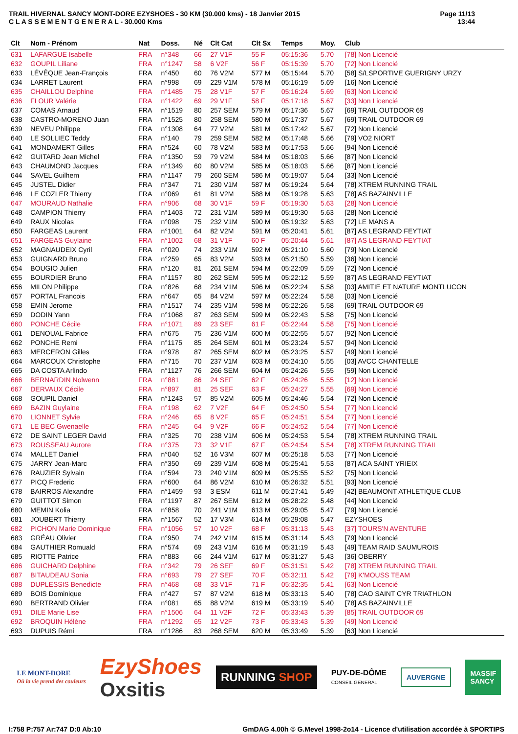TRAIL HIVERNAL SANCY MONT-DORE EZYSHOES - 30 KM (30.000 kms) - 18 Janvier 2015
C L A S S E M E N T G E N E R A L - 30.000 Kms
Page 11/13
13:44
| Clt | Nom - Prénom | Nat | Doss. | Né | Clt Cat | Clt Sx | Temps | Moy. | Club |
| --- | --- | --- | --- | --- | --- | --- | --- | --- | --- |
| 631 | LAFARGUE Isabelle | FRA | n°348 | 66 | 27 V1F | 55 F | 05:15:36 | 5.70 | [78] Non Licencié |
| 632 | GOUPIL Liliane | FRA | n°1247 | 58 | 6 V2F | 56 F | 05:15:39 | 5.70 | [72] Non Licencié |
| 633 | LÉVÊQUE Jean-François | FRA | n°450 | 60 | 76 V2M | 577 M | 05:15:44 | 5.70 | [58] S/LSPORTIVE GUERIGNY URZY |
| 634 | LARRET Laurent | FRA | n°998 | 69 | 229 V1M | 578 M | 05:16:19 | 5.69 | [16] Non Licencié |
| 635 | CHAILLOU Delphine | FRA | n°1485 | 75 | 28 V1F | 57 F | 05:16:24 | 5.69 | [63] Non Licencié |
| 636 | FLOUR Valérie | FRA | n°1422 | 69 | 29 V1F | 58 F | 05:17:18 | 5.67 | [33] Non Licencié |
| 637 | COMAS Arnaud | FRA | n°1519 | 80 | 257 SEM | 579 M | 05:17:36 | 5.67 | [69] TRAIL OUTDOOR 69 |
| 638 | CASTRO-MORENO Juan | FRA | n°1525 | 80 | 258 SEM | 580 M | 05:17:37 | 5.67 | [69] TRAIL OUTDOOR 69 |
| 639 | NEVEU Philippe | FRA | n°1308 | 64 | 77 V2M | 581 M | 05:17:42 | 5.67 | [72] Non Licencié |
| 640 | LE SOLLIEC Teddy | FRA | n°140 | 79 | 259 SEM | 582 M | 05:17:48 | 5.66 | [79] VO2 NIORT |
| 641 | MONDAMERT Gilles | FRA | n°524 | 60 | 78 V2M | 583 M | 05:17:53 | 5.66 | [94] Non Licencié |
| 642 | GUITARD Jean Michel | FRA | n°1350 | 59 | 79 V2M | 584 M | 05:18:03 | 5.66 | [87] Non Licencié |
| 643 | CHAUMOND Jacques | FRA | n°1349 | 60 | 80 V2M | 585 M | 05:18:03 | 5.66 | [87] Non Licencié |
| 644 | SAVEL Guilhem | FRA | n°1147 | 79 | 260 SEM | 586 M | 05:19:07 | 5.64 | [33] Non Licencié |
| 645 | JUSTEL Didier | FRA | n°347 | 71 | 230 V1M | 587 M | 05:19:24 | 5.64 | [78] XTREM RUNNING TRAIL |
| 646 | LE COZLER Thierry | FRA | n°069 | 61 | 81 V2M | 588 M | 05:19:28 | 5.63 | [78] AS BAZAINVILLE |
| 647 | MOURAUD Nathalie | FRA | n°906 | 68 | 30 V1F | 59 F | 05:19:30 | 5.63 | [28] Non Licencié |
| 648 | CAMPION Thierry | FRA | n°1403 | 72 | 231 V1M | 589 M | 05:19:30 | 5.63 | [28] Non Licencié |
| 649 | RAUX Nicolas | FRA | n°098 | 75 | 232 V1M | 590 M | 05:19:32 | 5.63 | [72] LE MANS A |
| 650 | FARGEAS Laurent | FRA | n°1001 | 64 | 82 V2M | 591 M | 05:20:41 | 5.61 | [87] AS LEGRAND FEYTIAT |
| 651 | FARGEAS Guylaine | FRA | n°1002 | 68 | 31 V1F | 60 F | 05:20:44 | 5.61 | [87] AS LEGRAND FEYTIAT |
| 652 | MAGNAUDEIX Cyril | FRA | n°020 | 74 | 233 V1M | 592 M | 05:21:10 | 5.60 | [79] Non Licencié |
| 653 | GUIGNARD Bruno | FRA | n°259 | 65 | 83 V2M | 593 M | 05:21:50 | 5.59 | [36] Non Licencié |
| 654 | BOUGIO Julien | FRA | n°120 | 81 | 261 SEM | 594 M | 05:22:09 | 5.59 | [72] Non Licencié |
| 655 | BOURDIER Bruno | FRA | n°1157 | 80 | 262 SEM | 595 M | 05:22:12 | 5.59 | [87] AS LEGRAND FEYTIAT |
| 656 | MILON Philippe | FRA | n°826 | 68 | 234 V1M | 596 M | 05:22:24 | 5.58 | [03] AMITIE ET NATURE MONTLUCON |
| 657 | PORTAL Francois | FRA | n°647 | 65 | 84 V2M | 597 M | 05:22:24 | 5.58 | [03] Non Licencié |
| 658 | EMIN Jerome | FRA | n°1517 | 74 | 235 V1M | 598 M | 05:22:26 | 5.58 | [69] TRAIL OUTDOOR 69 |
| 659 | DODIN Yann | FRA | n°1068 | 87 | 263 SEM | 599 M | 05:22:43 | 5.58 | [75] Non Licencié |
| 660 | PONCHE Cécile | FRA | n°1071 | 89 | 23 SEF | 61 F | 05:22:44 | 5.58 | [75] Non Licencié |
| 661 | DENOUAL Fabrice | FRA | n°675 | 75 | 236 V1M | 600 M | 05:22:55 | 5.57 | [92] Non Licencié |
| 662 | PONCHE Remi | FRA | n°1175 | 85 | 264 SEM | 601 M | 05:23:24 | 5.57 | [94] Non Licencié |
| 663 | MERCERON Gilles | FRA | n°978 | 87 | 265 SEM | 602 M | 05:23:25 | 5.57 | [49] Non Licencié |
| 664 | MARCOUX Christophe | FRA | n°715 | 70 | 237 V1M | 603 M | 05:24:10 | 5.55 | [03] AVCC CHANTELLE |
| 665 | DA COSTA Arlindo | FRA | n°1127 | 76 | 266 SEM | 604 M | 05:24:26 | 5.55 | [59] Non Licencié |
| 666 | BERNARDIN Nolwenn | FRA | n°881 | 86 | 24 SEF | 62 F | 05:24:26 | 5.55 | [12] Non Licencié |
| 667 | DERVAUX Cécile | FRA | n°897 | 81 | 25 SEF | 63 F | 05:24:27 | 5.55 | [69] Non Licencié |
| 668 | GOUPIL Daniel | FRA | n°1243 | 57 | 85 V2M | 605 M | 05:24:46 | 5.54 | [72] Non Licencié |
| 669 | BAZIN Guylaine | FRA | n°198 | 62 | 7 V2F | 64 F | 05:24:50 | 5.54 | [77] Non Licencié |
| 670 | LIONNET Sylvie | FRA | n°246 | 65 | 8 V2F | 65 F | 05:24:51 | 5.54 | [77] Non Licencié |
| 671 | LE BEC Gwenaelle | FRA | n°245 | 64 | 9 V2F | 66 F | 05:24:52 | 5.54 | [77] Non Licencié |
| 672 | DE SAINT LEGER David | FRA | n°325 | 70 | 238 V1M | 606 M | 05:24:53 | 5.54 | [78] XTREM RUNNING TRAIL |
| 673 | ROUSSEAU Aurore | FRA | n°375 | 73 | 32 V1F | 67 F | 05:24:54 | 5.54 | [78] XTREM RUNNING TRAIL |
| 674 | MALLET Daniel | FRA | n°040 | 52 | 16 V3M | 607 M | 05:25:18 | 5.53 | [77] Non Licencié |
| 675 | JARRY Jean-Marc | FRA | n°350 | 69 | 239 V1M | 608 M | 05:25:41 | 5.53 | [87] ACA SAINT YRIEIX |
| 676 | RAUZIER Sylvain | FRA | n°594 | 73 | 240 V1M | 609 M | 05:25:55 | 5.52 | [75] Non Licencié |
| 677 | PICQ Frederic | FRA | n°600 | 64 | 86 V2M | 610 M | 05:26:32 | 5.51 | [93] Non Licencié |
| 678 | BAIRROS Alexandre | FRA | n°1459 | 93 | 3 ESM | 611 M | 05:27:41 | 5.49 | [42] BEAUMONT ATHLETIQUE CLUB |
| 679 | GUITTOT Simon | FRA | n°1197 | 87 | 267 SEM | 612 M | 05:28:22 | 5.48 | [44] Non Licencié |
| 680 | MEMIN Kolia | FRA | n°858 | 70 | 241 V1M | 613 M | 05:29:05 | 5.47 | [79] Non Licencié |
| 681 | JOUBERT Thierry | FRA | n°1567 | 52 | 17 V3M | 614 M | 05:29:08 | 5.47 | EZYSHOES |
| 682 | PICHON Marie Dominique | FRA | n°1056 | 57 | 10 V2F | 68 F | 05:31:13 | 5.43 | [37] TOURS'N AVENTURE |
| 683 | GRÉAU Olivier | FRA | n°950 | 74 | 242 V1M | 615 M | 05:31:14 | 5.43 | [79] Non Licencié |
| 684 | GAUTHIER Romuald | FRA | n°574 | 69 | 243 V1M | 616 M | 05:31:19 | 5.43 | [49] TEAM RAID SAUMUROIS |
| 685 | RIOTTE Patrice | FRA | n°883 | 66 | 244 V1M | 617 M | 05:31:27 | 5.43 | [36] OBERRY |
| 686 | GUICHARD Delphine | FRA | n°342 | 79 | 26 SEF | 69 F | 05:31:51 | 5.42 | [78] XTREM RUNNING TRAIL |
| 687 | BITAUDEAU Sonia | FRA | n°693 | 79 | 27 SEF | 70 F | 05:32:11 | 5.42 | [79] K'MOUSS TEAM |
| 688 | DUPLESSIS Benedicte | FRA | n°468 | 68 | 33 V1F | 71 F | 05:32:35 | 5.41 | [63] Non Licencié |
| 689 | BOIS Dominique | FRA | n°427 | 57 | 87 V2M | 618 M | 05:33:13 | 5.40 | [78] CAO SAINT CYR TRIATHLON |
| 690 | BERTRAND Olivier | FRA | n°081 | 65 | 88 V2M | 619 M | 05:33:19 | 5.40 | [78] AS BAZAINVILLE |
| 691 | DILE Marie Lise | FRA | n°1506 | 64 | 11 V2F | 72 F | 05:33:43 | 5.39 | [85] TRAIL OUTDOOR 69 |
| 692 | BROQUIN Hélène | FRA | n°1292 | 65 | 12 V2F | 73 F | 05:33:43 | 5.39 | [49] Non Licencié |
| 693 | DUPUIS Rémi | FRA | n°1286 | 83 | 268 SEM | 620 M | 05:33:49 | 5.39 | [63] Non Licencié |
LE MONT-DORE
Où la vie prend des couleurs
EzyShoes
Oxsitis
RUNNING SHOP
PUY-DE-DÔME
CONSEIL GENERAL
AUVERGNE
MASSIF
SANCY
I:758 P:757 Ar:747 D:0 Ab:10 GmDAG 4.00h © G.Mevel 1998-2o14 - Licence d'utilisation accordée à SPORTIPS